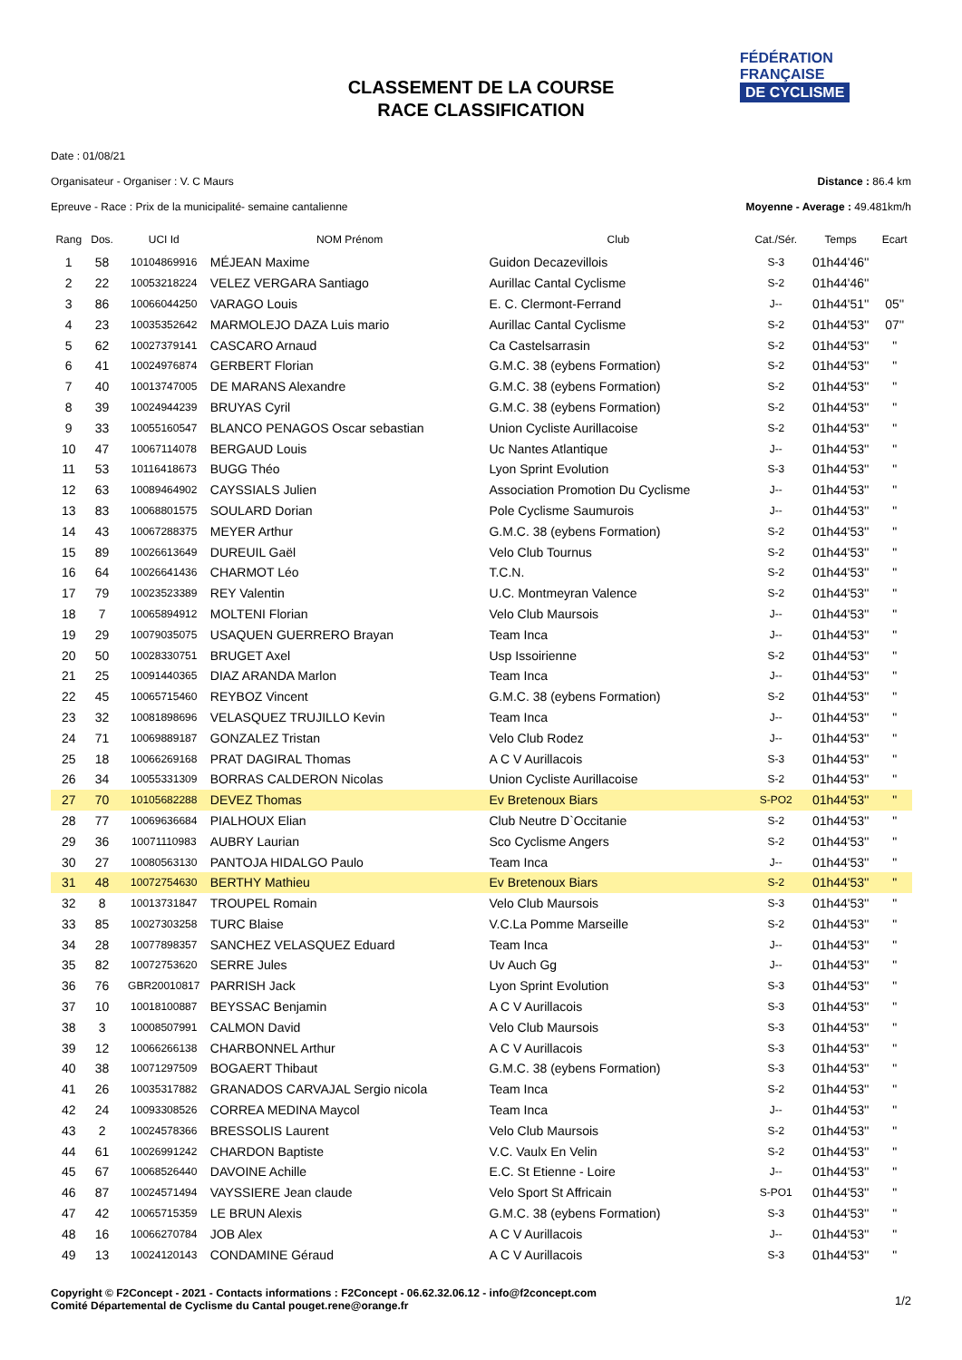FÉDÉRATION
FRANÇAISE
DE CYCLISME
CLASSEMENT DE LA COURSE
RACE CLASSIFICATION
Date : 01/08/21
Organisateur - Organiser : V. C Maurs Distance : 86.4 km
Epreuve - Race : Prix de la municipalité- semaine cantalienne Moyenne - Average : 49.481km/h
| Rang | Dos. | UCI Id | NOM Prénom | Club | Cat./Sér. | Temps | Ecart |
| --- | --- | --- | --- | --- | --- | --- | --- |
| 1 | 58 | 10104869916 | MÉJEAN Maxime | Guidon Decazevillois | S-3 | 01h44'46'' | |
| 2 | 22 | 10053218224 | VELEZ VERGARA Santiago | Aurillac Cantal Cyclisme | S-2 | 01h44'46'' | |
| 3 | 86 | 10066044250 | VARAGO Louis | E. C. Clermont-Ferrand | J-- | 01h44'51'' | 05'' |
| 4 | 23 | 10035352642 | MARMOLEJO DAZA Luis mario | Aurillac Cantal Cyclisme | S-2 | 01h44'53'' | 07'' |
| 5 | 62 | 10027379141 | CASCARO Arnaud | Ca Castelsarrasin | S-2 | 01h44'53'' | " |
| 6 | 41 | 10024976874 | GERBERT Florian | G.M.C. 38 (eybens Formation) | S-2 | 01h44'53'' | " |
| 7 | 40 | 10013747005 | DE MARANS Alexandre | G.M.C. 38 (eybens Formation) | S-2 | 01h44'53'' | " |
| 8 | 39 | 10024944239 | BRUYAS Cyril | G.M.C. 38 (eybens Formation) | S-2 | 01h44'53'' | " |
| 9 | 33 | 10055160547 | BLANCO PENAGOS Oscar sebastian | Union Cycliste Aurillacoise | S-2 | 01h44'53'' | " |
| 10 | 47 | 10067114078 | BERGAUD Louis | Uc Nantes Atlantique | J-- | 01h44'53'' | " |
| 11 | 53 | 10116418673 | BUGG Théo | Lyon Sprint Evolution | S-3 | 01h44'53'' | " |
| 12 | 63 | 10089464902 | CAYSSIALS Julien | Association Promotion Du Cyclisme | J-- | 01h44'53'' | " |
| 13 | 83 | 10068801575 | SOULARD Dorian | Pole Cyclisme Saumurois | J-- | 01h44'53'' | " |
| 14 | 43 | 10067288375 | MEYER Arthur | G.M.C. 38 (eybens Formation) | S-2 | 01h44'53'' | " |
| 15 | 89 | 10026613649 | DUREUIL Gaël | Velo Club Tournus | S-2 | 01h44'53'' | " |
| 16 | 64 | 10026641436 | CHARMOT Léo | T.C.N. | S-2 | 01h44'53'' | " |
| 17 | 79 | 10023523389 | REY Valentin | U.C. Montmeyran Valence | S-2 | 01h44'53'' | " |
| 18 | 7 | 10065894912 | MOLTENI Florian | Velo Club Maursois | J-- | 01h44'53'' | " |
| 19 | 29 | 10079035075 | USAQUEN GUERRERO Brayan | Team Inca | J-- | 01h44'53'' | " |
| 20 | 50 | 10028330751 | BRUGET Axel | Usp Issoirienne | S-2 | 01h44'53'' | " |
| 21 | 25 | 10091440365 | DIAZ ARANDA Marlon | Team Inca | J-- | 01h44'53'' | " |
| 22 | 45 | 10065715460 | REYBOZ Vincent | G.M.C. 38 (eybens Formation) | S-2 | 01h44'53'' | " |
| 23 | 32 | 10081898696 | VELASQUEZ TRUJILLO Kevin | Team Inca | J-- | 01h44'53'' | " |
| 24 | 71 | 10069889187 | GONZALEZ Tristan | Velo Club Rodez | J-- | 01h44'53'' | " |
| 25 | 18 | 10066269168 | PRAT DAGIRAL Thomas | A C V Aurillacois | S-3 | 01h44'53'' | " |
| 26 | 34 | 10055331309 | BORRAS CALDERON Nicolas | Union Cycliste Aurillacoise | S-2 | 01h44'53'' | " |
| 27 | 70 | 10105682288 | DEVEZ Thomas | Ev Bretenoux Biars | S-PO2 | 01h44'53'' | " |
| 28 | 77 | 10069636684 | PIALHOUX Elian | Club Neutre D`Occitanie | S-2 | 01h44'53'' | " |
| 29 | 36 | 10071110983 | AUBRY Laurian | Sco Cyclisme Angers | S-2 | 01h44'53'' | " |
| 30 | 27 | 10080563130 | PANTOJA HIDALGO Paulo | Team Inca | J-- | 01h44'53'' | " |
| 31 | 48 | 10072754630 | BERTHY Mathieu | Ev Bretenoux Biars | S-2 | 01h44'53'' | " |
| 32 | 8 | 10013731847 | TROUPEL Romain | Velo Club Maursois | S-3 | 01h44'53'' | " |
| 33 | 85 | 10027303258 | TURC Blaise | V.C.La Pomme Marseille | S-2 | 01h44'53'' | " |
| 34 | 28 | 10077898357 | SANCHEZ VELASQUEZ Eduard | Team Inca | J-- | 01h44'53'' | " |
| 35 | 82 | 10072753620 | SERRE Jules | Uv Auch Gg | J-- | 01h44'53'' | " |
| 36 | 76 | GBR20010817 | PARRISH Jack | Lyon Sprint Evolution | S-3 | 01h44'53'' | " |
| 37 | 10 | 10018100887 | BEYSSAC Benjamin | A C V Aurillacois | S-3 | 01h44'53'' | " |
| 38 | 3 | 10008507991 | CALMON David | Velo Club Maursois | S-3 | 01h44'53'' | " |
| 39 | 12 | 10066266138 | CHARBONNEL Arthur | A C V Aurillacois | S-3 | 01h44'53'' | " |
| 40 | 38 | 10071297509 | BOGAERT Thibaut | G.M.C. 38 (eybens Formation) | S-3 | 01h44'53'' | " |
| 41 | 26 | 10035317882 | GRANADOS CARVAJAL Sergio nicola | Team Inca | S-2 | 01h44'53'' | " |
| 42 | 24 | 10093308526 | CORREA MEDINA Maycol | Team Inca | J-- | 01h44'53'' | " |
| 43 | 2 | 10024578366 | BRESSOLIS Laurent | Velo Club Maursois | S-2 | 01h44'53'' | " |
| 44 | 61 | 10026991242 | CHARDON Baptiste | V.C. Vaulx En Velin | S-2 | 01h44'53'' | " |
| 45 | 67 | 10068526440 | DAVOINE Achille | E.C. St Etienne - Loire | J-- | 01h44'53'' | " |
| 46 | 87 | 10024571494 | VAYSSIERE Jean claude | Velo Sport St Affricain | S-PO1 | 01h44'53'' | " |
| 47 | 42 | 10065715359 | LE BRUN Alexis | G.M.C. 38 (eybens Formation) | S-3 | 01h44'53'' | " |
| 48 | 16 | 10066270784 | JOB Alex | A C V Aurillacois | J-- | 01h44'53'' | " |
| 49 | 13 | 10024120143 | CONDAMINE Géraud | A C V Aurillacois | S-3 | 01h44'53'' | " |
Copyright © F2Concept - 2021 - Contacts informations : F2Concept - 06.62.32.06.12 - info@f2concept.com
Comité Départemental de Cyclisme du Cantal pouget.rene@orange.fr
1/2